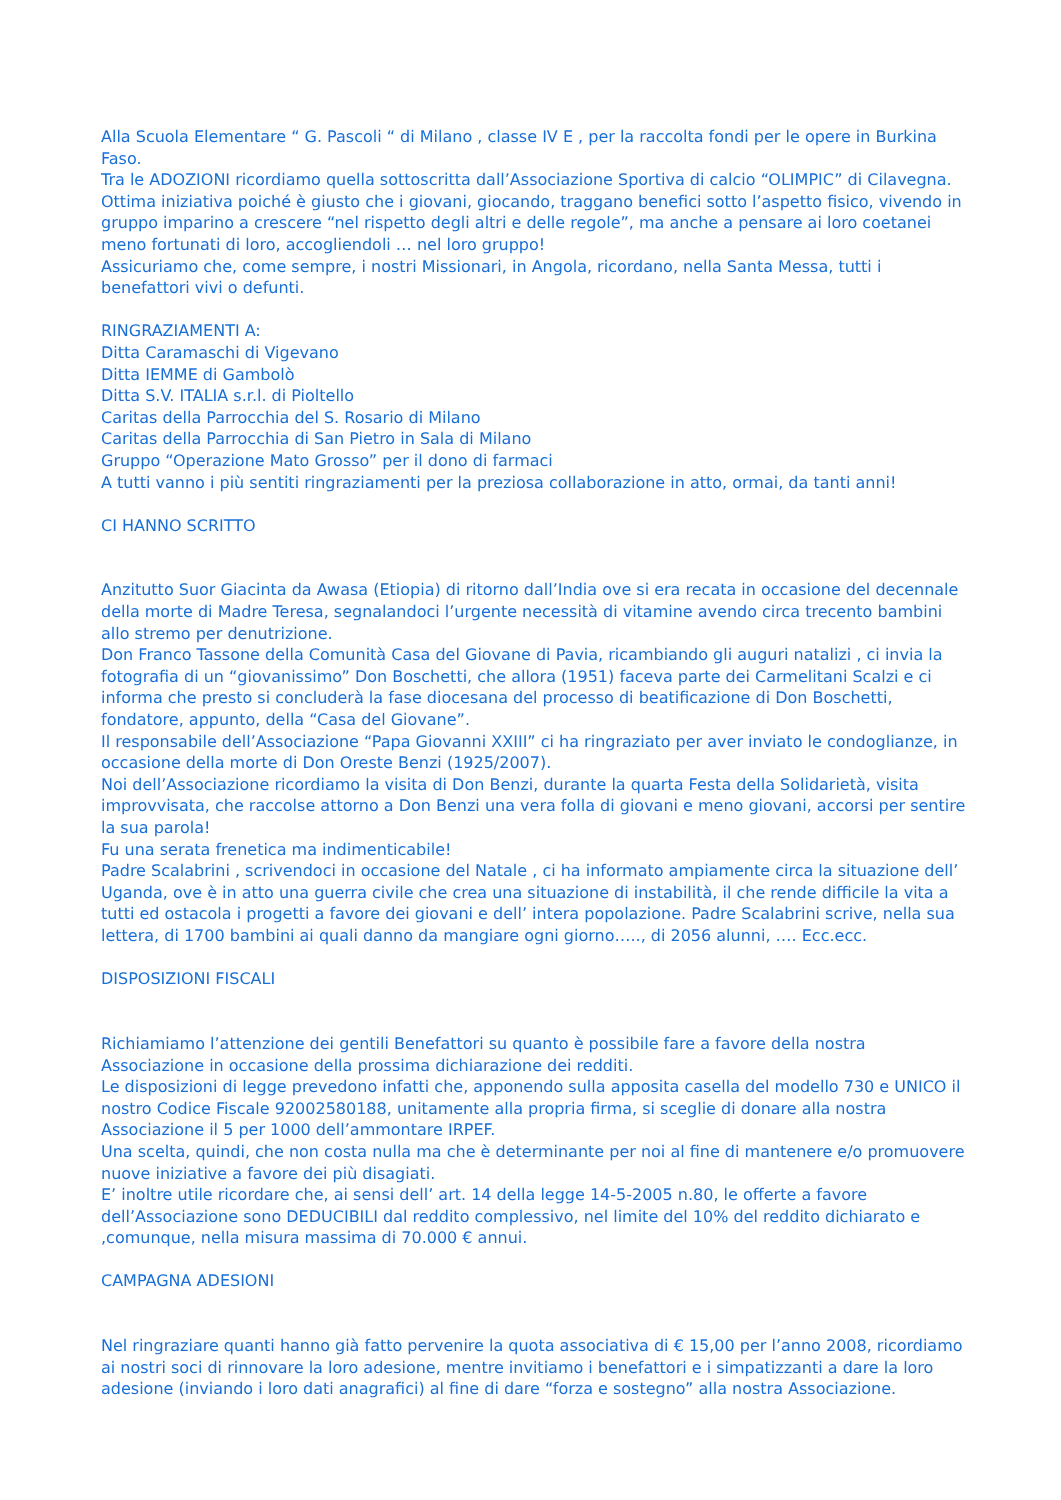Alla Scuola Elementare “ G. Pascoli “ di Milano , classe IV E , per la raccolta fondi per le opere in Burkina Faso.
Tra le ADOZIONI ricordiamo quella sottoscritta dall’Associazione Sportiva di calcio “OLIMPIC” di Cilavegna. Ottima iniziativa poiché è giusto che i giovani, giocando, traggano benefici sotto l’aspetto fisico, vivendo in gruppo imparino a crescere “nel rispetto degli altri e delle regole”, ma anche a pensare ai loro coetanei meno fortunati di loro, accogliendoli … nel loro gruppo!
Assicuriamo che, come sempre, i nostri Missionari, in Angola, ricordano, nella Santa Messa, tutti i benefattori vivi o defunti.
RINGRAZIAMENTI A:
Ditta Caramaschi di Vigevano
Ditta IEMME di Gambolò
Ditta S.V. ITALIA s.r.l. di Pioltello
Caritas della Parrocchia del S. Rosario di Milano
Caritas della Parrocchia di San Pietro in Sala di Milano
Gruppo “Operazione Mato Grosso” per il dono di farmaci
A tutti vanno i più sentiti ringraziamenti per la preziosa collaborazione in atto, ormai, da tanti anni!
CI HANNO SCRITTO
Anzitutto Suor Giacinta da Awasa (Etiopia) di ritorno dall’India ove si era recata in occasione del decennale della morte di Madre Teresa, segnalandoci l’urgente necessità di vitamine avendo circa trecento bambini allo stremo per denutrizione.
Don Franco Tassone della Comunità Casa del Giovane di Pavia, ricambiando gli auguri natalizi , ci invia la fotografia di un “giovanissimo” Don Boschetti, che allora (1951) faceva parte dei Carmelitani Scalzi e ci informa che presto si concluderà la fase diocesana del processo di beatificazione di Don Boschetti, fondatore, appunto, della “Casa del Giovane”.
Il responsabile dell’Associazione “Papa Giovanni XXIII” ci ha ringraziato per aver inviato le condoglianze, in occasione della morte di Don Oreste Benzi (1925/2007).
Noi dell’Associazione ricordiamo la visita di Don Benzi, durante la quarta Festa della Solidarietà, visita improvvisata, che raccolse attorno a Don Benzi una vera folla di giovani e meno giovani, accorsi per sentire la sua parola!
Fu una serata frenetica ma indimenticabile!
Padre Scalabrini , scrivendoci in occasione del Natale , ci ha informato ampiamente circa la situazione dell’ Uganda, ove è in atto una guerra civile che crea una situazione di instabilità, il che rende difficile la vita a tutti ed ostacola i progetti a favore dei giovani e dell’ intera popolazione. Padre Scalabrini scrive, nella sua lettera, di 1700 bambini ai quali danno da mangiare ogni giorno….., di 2056 alunni, …. Ecc.ecc.
DISPOSIZIONI FISCALI
Richiamiamo l’attenzione dei gentili Benefattori su quanto è possibile fare a favore della nostra Associazione in occasione della prossima dichiarazione dei redditi.
Le disposizioni di legge prevedono infatti che, apponendo sulla apposita casella del modello 730 e UNICO il nostro Codice Fiscale 92002580188, unitamente alla propria firma, si sceglie di donare alla nostra Associazione il 5 per 1000 dell’ammontare IRPEF.
Una scelta, quindi, che non costa nulla ma che è determinante per noi al fine di mantenere e/o promuovere nuove iniziative a favore dei più disagiati.
E’ inoltre utile ricordare che, ai sensi dell’ art. 14 della legge 14-5-2005 n.80, le offerte a favore dell’Associazione sono DEDUCIBILI dal reddito complessivo, nel limite del 10% del reddito dichiarato e ,comunque, nella misura massima di 70.000 € annui.
CAMPAGNA ADESIONI
Nel ringraziare quanti hanno già fatto pervenire la quota associativa di € 15,00 per l’anno 2008, ricordiamo ai nostri soci di rinnovare la loro adesione, mentre invitiamo i benefattori e i simpatizzanti a dare la loro adesione (inviando i loro dati anagrafici) al fine di dare “forza e sostegno” alla nostra Associazione.